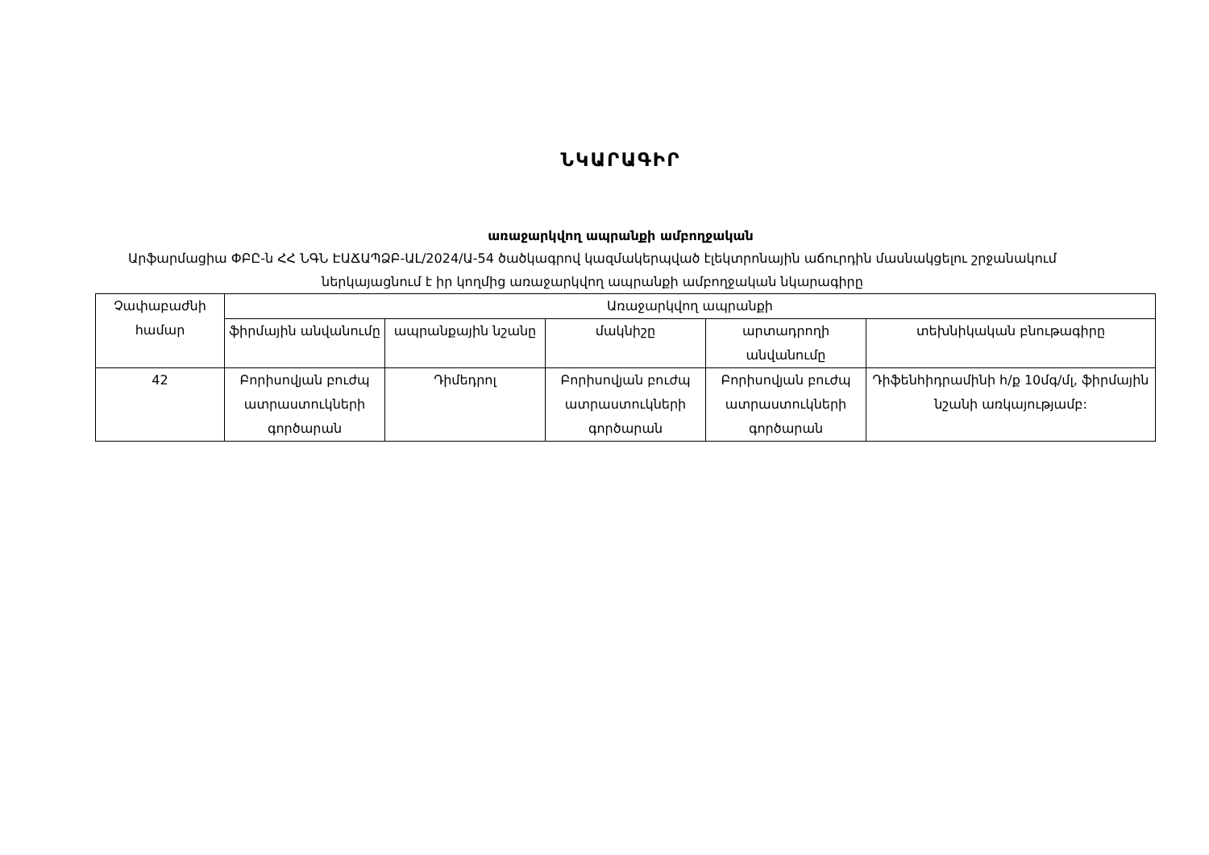ՆԿԱՐԱԳԻՐ
առաջարկվող ապրանքի ամբողջական
Արֆարմացիա ՓԲԸ-ն ՀՀ ՆԳՆ ԷԱՃԱՊՁԲ-ԱԼ/2024/Ա-54 ծածկագրով կազմակերպված էլեկտրոնային աճուրդին մասնակցելու շրջանակում ներկայացնում է իր կողմից առաջարկվող ապրանքի ամբողջական նկարագիրը
| Չափաբաժնի համար | Առաջարկվող ապրանքի | | | | |
| --- | --- | --- | --- | --- | --- |
| | ֆիրմային անվանումը | ապրանքային նշանը | մակնիշը | արտադրողի անվանումը | տեխնիկական բնութագիրը |
| 42 | Բորիսովյան բուժպ ատրաստուկների գործարան | Դիմեդրոլ | Բորիսովյան բուժպ ատրաստուկների գործարան | Բորիսովյան բուժպ ատրաստուկների գործարան | Դիֆենհիդրամինի հ/ք 10մգ/մլ, ֆիրմային նշանի առկայությամբ: |